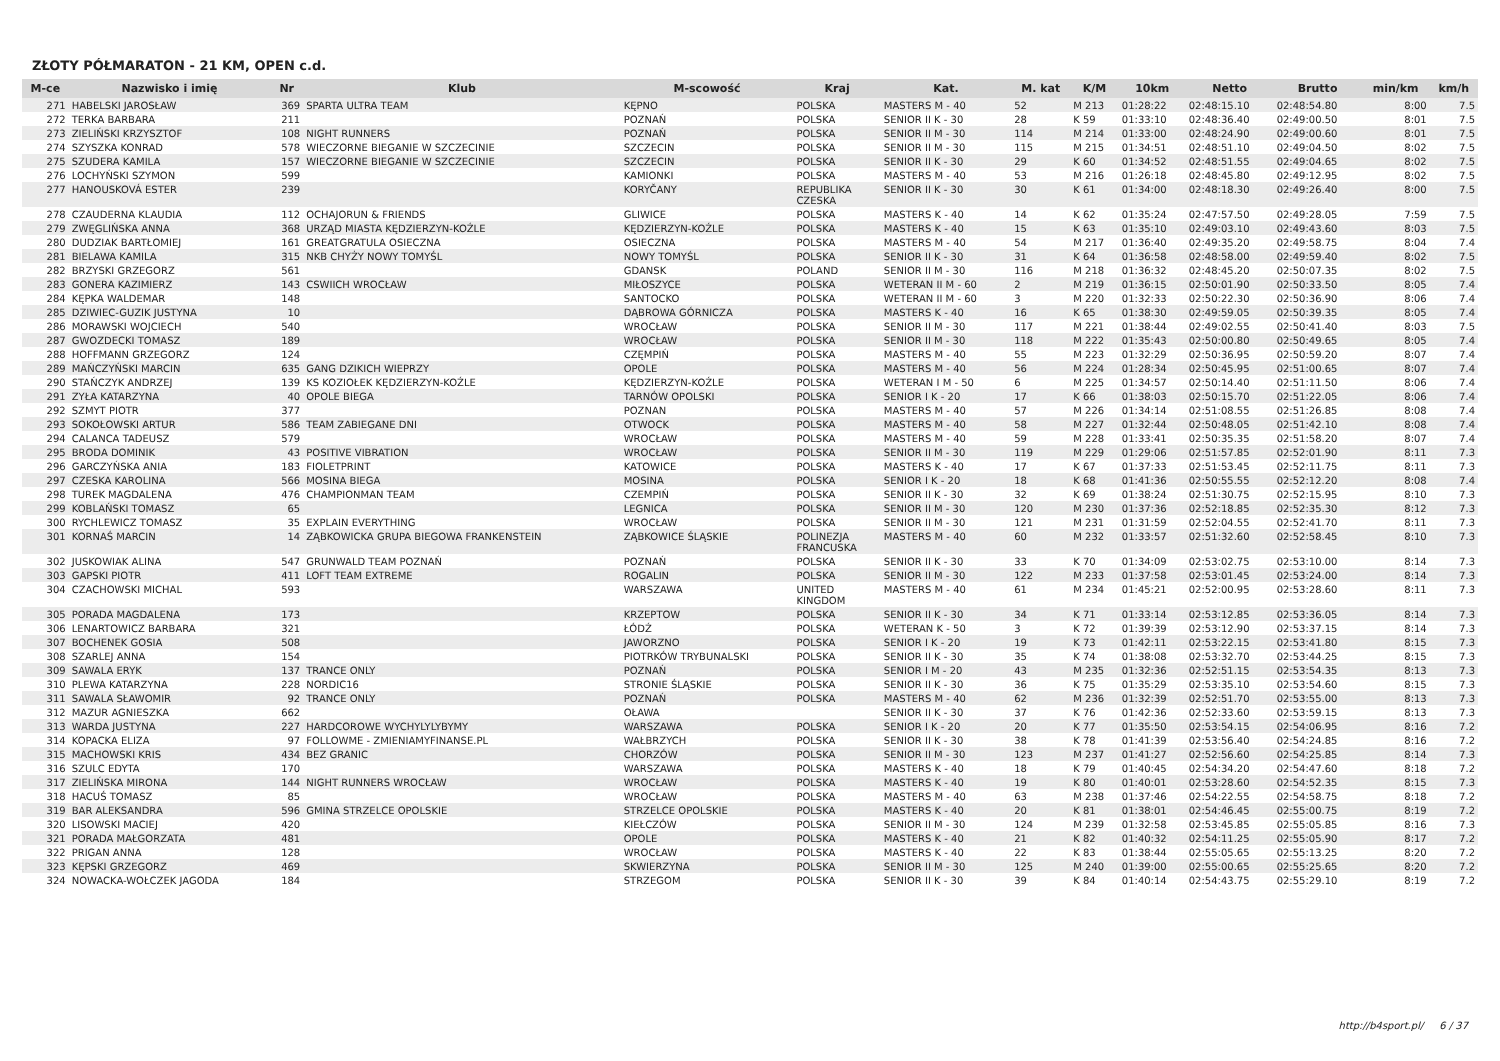ZŁOTY PÓŁMARATON - 21 KM, OPEN c.d.
| M-ce | Nazwisko i imię | Nr | Klub | M-scowość | Kraj | Kat. | M. kat | K/M | 10km | Netto | Brutto | min/km | km/h |
| --- | --- | --- | --- | --- | --- | --- | --- | --- | --- | --- | --- | --- | --- |
| 271 | HABELSKI JAROSŁAW | 369 | SPARTA ULTRA TEAM | KĘPNO | POLSKA | MASTERS M - 40 | 52 | M 213 | 01:28:22 | 02:48:15.10 | 02:48:54.80 | 8:00 | 7.5 |
| 272 | TERKA BARBARA | 211 | | POZNAŃ | POLSKA | SENIOR II K - 30 | 28 | K 59 | 01:33:10 | 02:48:36.40 | 02:49:00.50 | 8:01 | 7.5 |
| 273 | ZIELIŃSKI KRZYSZTOF | 108 | NIGHT RUNNERS | POZNAŃ | POLSKA | SENIOR II M - 30 | 114 | M 214 | 01:33:00 | 02:48:24.90 | 02:49:00.60 | 8:01 | 7.5 |
| 274 | SZYSZKA KONRAD | 578 | WIECZORNE BIEGANIE W SZCZECINIE | SZCZECIN | POLSKA | SENIOR II M - 30 | 115 | M 215 | 01:34:51 | 02:48:51.10 | 02:49:04.50 | 8:02 | 7.5 |
| 275 | SZUDERA KAMILA | 157 | WIECZORNE BIEGANIE W SZCZECINIE | SZCZECIN | POLSKA | SENIOR II K - 30 | 29 | K 60 | 01:34:52 | 02:48:51.55 | 02:49:04.65 | 8:02 | 7.5 |
| 276 | LOCHYŃSKI SZYMON | 599 | | KAMIONKI | POLSKA | MASTERS M - 40 | 53 | M 216 | 01:26:18 | 02:48:45.80 | 02:49:12.95 | 8:02 | 7.5 |
| 277 | HANOUSKOVÁ ESTER | 239 | | KORYČANY | REPUBLIKA CZESKA | SENIOR II K - 30 | 30 | K 61 | 01:34:00 | 02:48:18.30 | 02:49:26.40 | 8:00 | 7.5 |
| 278 | CZAUDERNA KLAUDIA | 112 | OCHAJORUN & FRIENDS | GLIWICE | POLSKA | MASTERS K - 40 | 14 | K 62 | 01:35:24 | 02:47:57.50 | 02:49:28.05 | 7:59 | 7.5 |
| 279 | ZWĘGLIŃSKA ANNA | 368 | URZĄD MIASTA KĘDZIERZYN-KOŹLE | KĘDZIERZYN-KOŹLE | POLSKA | MASTERS K - 40 | 15 | K 63 | 01:35:10 | 02:49:03.10 | 02:49:43.60 | 8:03 | 7.5 |
| 280 | DUDZIAK BARTŁOMIEJ | 161 | GREATGRATULA OSIECZNA | OSIECZNA | POLSKA | MASTERS M - 40 | 54 | M 217 | 01:36:40 | 02:49:35.20 | 02:49:58.75 | 8:04 | 7.4 |
| 281 | BIELAWA KAMILA | 315 | NKB CHYŻY NOWY TOMYŚL | NOWY TOMYŚL | POLSKA | SENIOR II K - 30 | 31 | K 64 | 01:36:58 | 02:48:58.00 | 02:49:59.40 | 8:02 | 7.5 |
| 282 | BRZYSKI GRZEGORZ | 561 | | GDANSK | POLAND | SENIOR II M - 30 | 116 | M 218 | 01:36:32 | 02:48:45.20 | 02:50:07.35 | 8:02 | 7.5 |
| 283 | GONERA KAZIMIERZ | 143 | CSWIICH WROCŁAW | MIŁOSZYCE | POLSKA | WETERAN II M - 60 | 2 | M 219 | 01:36:15 | 02:50:01.90 | 02:50:33.50 | 8:05 | 7.4 |
| 284 | KĘPKA WALDEMAR | 148 | | SANTOCKO | POLSKA | WETERAN II M - 60 | 3 | M 220 | 01:32:33 | 02:50:22.30 | 02:50:36.90 | 8:06 | 7.4 |
| 285 | DZIWIEC-GUZIK JUSTYNA | 10 | | DĄBROWA GÓRNICZA | POLSKA | MASTERS K - 40 | 16 | K 65 | 01:38:30 | 02:49:59.05 | 02:50:39.35 | 8:05 | 7.4 |
| 286 | MORAWSKI WOJCIECH | 540 | | WROCŁAW | POLSKA | SENIOR II M - 30 | 117 | M 221 | 01:38:44 | 02:49:02.55 | 02:50:41.40 | 8:03 | 7.5 |
| 287 | GWOZDECKI TOMASZ | 189 | | WROCŁAW | POLSKA | SENIOR II M - 30 | 118 | M 222 | 01:35:43 | 02:50:00.80 | 02:50:49.65 | 8:05 | 7.4 |
| 288 | HOFFMANN GRZEGORZ | 124 | | CZĘMPIŃ | POLSKA | MASTERS M - 40 | 55 | M 223 | 01:32:29 | 02:50:36.95 | 02:50:59.20 | 8:07 | 7.4 |
| 289 | MAŃCZYŃSKI MARCIN | 635 | GANG DZIKICH WIEPRZY | OPOLE | POLSKA | MASTERS M - 40 | 56 | M 224 | 01:28:34 | 02:50:45.95 | 02:51:00.65 | 8:07 | 7.4 |
| 290 | STAŃCZYK ANDRZEJ | 139 | KS KOZIOŁEK KĘDZIERZYN-KOŹLE | KĘDZIERZYN-KOŹLE | POLSKA | WETERAN I M - 50 | 6 | M 225 | 01:34:57 | 02:50:14.40 | 02:51:11.50 | 8:06 | 7.4 |
| 291 | ZYŁA KATARZYNA | 40 | OPOLE BIEGA | TARNÓW OPOLSKI | POLSKA | SENIOR I K - 20 | 17 | K 66 | 01:38:03 | 02:50:15.70 | 02:51:22.05 | 8:06 | 7.4 |
| 292 | SZMYT PIOTR | 377 | | POZNAN | POLSKA | MASTERS M - 40 | 57 | M 226 | 01:34:14 | 02:51:08.55 | 02:51:26.85 | 8:08 | 7.4 |
| 293 | SOKOŁOWSKI ARTUR | 586 | TEAM ZABIEGANE DNI | OTWOCK | POLSKA | MASTERS M - 40 | 58 | M 227 | 01:32:44 | 02:50:48.05 | 02:51:42.10 | 8:08 | 7.4 |
| 294 | CALANCA TADEUSZ | 579 | | WROCŁAW | POLSKA | MASTERS M - 40 | 59 | M 228 | 01:33:41 | 02:50:35.35 | 02:51:58.20 | 8:07 | 7.4 |
| 295 | BRODA DOMINIK | 43 | POSITIVE VIBRATION | WROCŁAW | POLSKA | SENIOR II M - 30 | 119 | M 229 | 01:29:06 | 02:51:57.85 | 02:52:01.90 | 8:11 | 7.3 |
| 296 | GARCZYŃSKA ANIA | 183 | FIOLETPRINT | KATOWICE | POLSKA | MASTERS K - 40 | 17 | K 67 | 01:37:33 | 02:51:53.45 | 02:52:11.75 | 8:11 | 7.3 |
| 297 | CZESKA KAROLINA | 566 | MOSINA BIEGA | MOSINA | POLSKA | SENIOR I K - 20 | 18 | K 68 | 01:41:36 | 02:50:55.55 | 02:52:12.20 | 8:08 | 7.4 |
| 298 | TUREK MAGDALENA | 476 | CHAMPIONMAN TEAM | CZEMPIŃ | POLSKA | SENIOR II K - 30 | 32 | K 69 | 01:38:24 | 02:51:30.75 | 02:52:15.95 | 8:10 | 7.3 |
| 299 | KOBLAŃSKI TOMASZ | 65 | | LEGNICA | POLSKA | SENIOR II M - 30 | 120 | M 230 | 01:37:36 | 02:52:18.85 | 02:52:35.30 | 8:12 | 7.3 |
| 300 | RYCHLEWICZ TOMASZ | 35 | EXPLAIN EVERYTHING | WROCŁAW | POLSKA | SENIOR II M - 30 | 121 | M 231 | 01:31:59 | 02:52:04.55 | 02:52:41.70 | 8:11 | 7.3 |
| 301 | KORNAŚ MARCIN | 14 | ZĄBKOWICKA GRUPA BIEGOWA FRANKENSTEIN | ZĄBKOWICE ŚLĄSKIE | POLINEZJA FRANCUSKA | MASTERS M - 40 | 60 | M 232 | 01:33:57 | 02:51:32.60 | 02:52:58.45 | 8:10 | 7.3 |
| 302 | JUSKOWIAK ALINA | 547 | GRUNWALD TEAM POZNAŃ | POZNAŃ | POLSKA | SENIOR II K - 30 | 33 | K 70 | 01:34:09 | 02:53:02.75 | 02:53:10.00 | 8:14 | 7.3 |
| 303 | GAPSKI PIOTR | 411 | LOFT TEAM EXTREME | ROGALIN | POLSKA | SENIOR II M - 30 | 122 | M 233 | 01:37:58 | 02:53:01.45 | 02:53:24.00 | 8:14 | 7.3 |
| 304 | CZACHOWSKI MICHAL | 593 | | WARSZAWA | UNITED KINGDOM | MASTERS M - 40 | 61 | M 234 | 01:45:21 | 02:52:00.95 | 02:53:28.60 | 8:11 | 7.3 |
| 305 | PORADA MAGDALENA | 173 | | KRZEPTOW | POLSKA | SENIOR II K - 30 | 34 | K 71 | 01:33:14 | 02:53:12.85 | 02:53:36.05 | 8:14 | 7.3 |
| 306 | LENARTOWICZ BARBARA | 321 | | ŁÓDŹ | POLSKA | WETERAN K - 50 | 3 | K 72 | 01:39:39 | 02:53:12.90 | 02:53:37.15 | 8:14 | 7.3 |
| 307 | BOCHENEK GOSIA | 508 | | JAWORZNO | POLSKA | SENIOR I K - 20 | 19 | K 73 | 01:42:11 | 02:53:22.15 | 02:53:41.80 | 8:15 | 7.3 |
| 308 | SZARLEJ ANNA | 154 | | PIOTRKÓW TRYBUNALSKI | POLSKA | SENIOR II K - 30 | 35 | K 74 | 01:38:08 | 02:53:32.70 | 02:53:44.25 | 8:15 | 7.3 |
| 309 | SAWALA ERYK | 137 | TRANCE ONLY | POZNAŃ | POLSKA | SENIOR I M - 20 | 43 | M 235 | 01:32:36 | 02:52:51.15 | 02:53:54.35 | 8:13 | 7.3 |
| 310 | PLEWA KATARZYNA | 228 | NORDIC16 | STRONIE ŚLĄSKIE | POLSKA | SENIOR II K - 30 | 36 | K 75 | 01:35:29 | 02:53:35.10 | 02:53:54.60 | 8:15 | 7.3 |
| 311 | SAWALA SŁAWOMIR | 92 | TRANCE ONLY | POZNAŃ | POLSKA | MASTERS M - 40 | 62 | M 236 | 01:32:39 | 02:52:51.70 | 02:53:55.00 | 8:13 | 7.3 |
| 312 | MAZUR AGNIESZKA | 662 | | OŁAWA | | SENIOR II K - 30 | 37 | K 76 | 01:42:36 | 02:52:33.60 | 02:53:59.15 | 8:13 | 7.3 |
| 313 | WARDA JUSTYNA | 227 | HARDCOROWE WYCHYLYLYBYMY | WARSZAWA | POLSKA | SENIOR I K - 20 | 20 | K 77 | 01:35:50 | 02:53:54.15 | 02:54:06.95 | 8:16 | 7.2 |
| 314 | KOPACKA ELIZA | 97 | FOLLOWME - ZMIENIAMYFINANSE.PL | WAŁBRZYCH | POLSKA | SENIOR II K - 30 | 38 | K 78 | 01:41:39 | 02:53:56.40 | 02:54:24.85 | 8:16 | 7.2 |
| 315 | MACHOWSKI KRIS | 434 | BEZ GRANIC | CHORZÓW | POLSKA | SENIOR II M - 30 | 123 | M 237 | 01:41:27 | 02:52:56.60 | 02:54:25.85 | 8:14 | 7.3 |
| 316 | SZULC EDYTA | 170 | | WARSZAWA | POLSKA | MASTERS K - 40 | 18 | K 79 | 01:40:45 | 02:54:34.20 | 02:54:47.60 | 8:18 | 7.2 |
| 317 | ZIELIŃSKA MIRONA | 144 | NIGHT RUNNERS WROCŁAW | WROCŁAW | POLSKA | MASTERS K - 40 | 19 | K 80 | 01:40:01 | 02:53:28.60 | 02:54:52.35 | 8:15 | 7.3 |
| 318 | HACUŚ TOMASZ | 85 | | WROCŁAW | POLSKA | MASTERS M - 40 | 63 | M 238 | 01:37:46 | 02:54:22.55 | 02:54:58.75 | 8:18 | 7.2 |
| 319 | BAR ALEKSANDRA | 596 | GMINA STRZELCE OPOLSKIE | STRZELCE OPOLSKIE | POLSKA | MASTERS K - 40 | 20 | K 81 | 01:38:01 | 02:54:46.45 | 02:55:00.75 | 8:19 | 7.2 |
| 320 | LISOWSKI MACIEJ | 420 | | KIEŁCZÓW | POLSKA | SENIOR II M - 30 | 124 | M 239 | 01:32:58 | 02:53:45.85 | 02:55:05.85 | 8:16 | 7.3 |
| 321 | PORADA MAŁGORZATA | 481 | | OPOLE | POLSKA | MASTERS K - 40 | 21 | K 82 | 01:40:32 | 02:54:11.25 | 02:55:05.90 | 8:17 | 7.2 |
| 322 | PRIGAN ANNA | 128 | | WROCŁAW | POLSKA | MASTERS K - 40 | 22 | K 83 | 01:38:44 | 02:55:05.65 | 02:55:13.25 | 8:20 | 7.2 |
| 323 | KĘPSKI GRZEGORZ | 469 | | SKWIERZYNA | POLSKA | SENIOR II M - 30 | 125 | M 240 | 01:39:00 | 02:55:00.65 | 02:55:25.65 | 8:20 | 7.2 |
| 324 | NOWACKA-WOŁCZEK JAGODA | 184 | | STRZEGOM | POLSKA | SENIOR II K - 30 | 39 | K 84 | 01:40:14 | 02:54:43.75 | 02:55:29.10 | 8:19 | 7.2 |
http://b4sport.pl/ 6 / 37